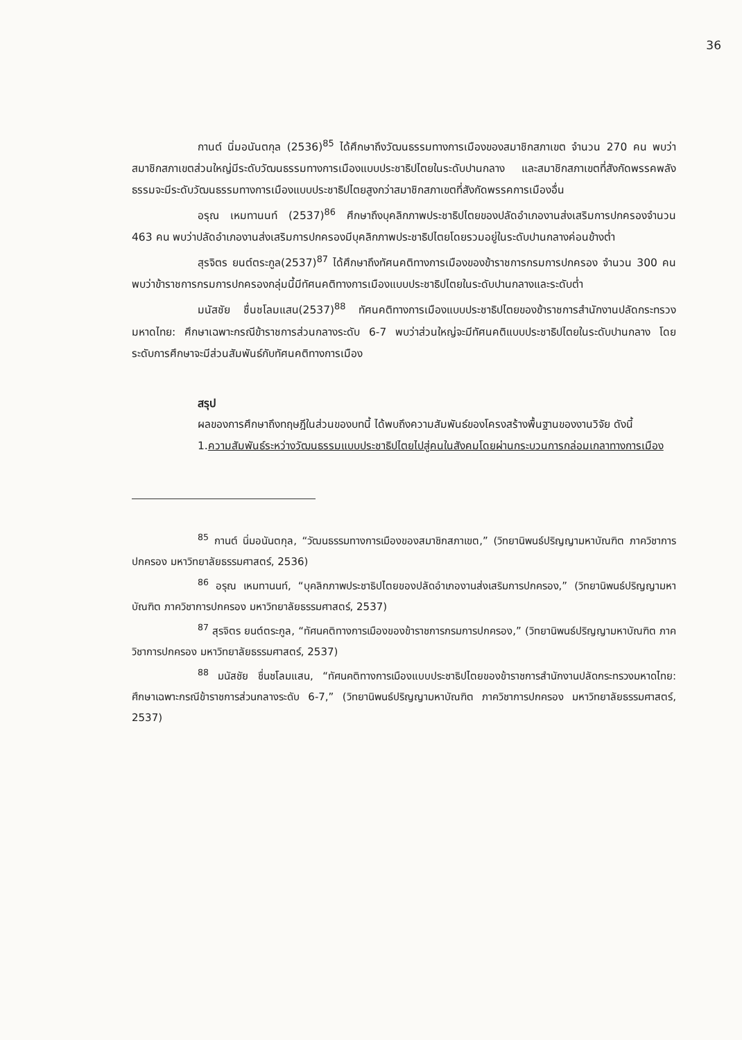36
กานต์ นิ่มอนันตกุล (2536)<sup>85</sup> ได้ศึกษาถึงวัฒนธรรมทางการเมืองของสมาชิกสภาเขต จำนวน 270 คน พบว่าสมาชิกสภาเขตส่วนใหญ่มีระดับวัฒนธรรมทางการเมืองแบบประชาธิปไตยในระดับปานกลาง และสมาชิกสภาเขตที่สังกัดพรรคพลังธรรมจะมีระดับวัฒนธรรมทางการเมืองแบบประชาธิปไตยสูงกว่าสมาชิกสภาเขตที่สังกัดพรรคการเมืองอื่น
อรุณ เหมทานนท์ (2537)<sup>86</sup> ศึกษาถึงบุคลิกภาพประชาธิปไตยของปลัดอำเภองานส่งเสริมการปกครองจำนวน 463 คน พบว่าปลัดอำเภองานส่งเสริมการปกครองมีบุคลิกภาพประชาธิปไตยโดยรวมอยู่ในระดับปานกลางค่อนข้างต่ำ
สุรจิตร ยนต์ตระกูล(2537)<sup>87</sup> ได้ศึกษาถึงทัศนคติทางการเมืองของข้าราชการกรมการปกครอง จำนวน 300 คน พบว่าข้าราชการกรมการปกครองกลุ่มนี้มีทัศนคติทางการเมืองแบบประชาธิปไตยในระดับปานกลางและระดับต่ำ
มนัสชัย ชื่นชโลมแสน(2537)<sup>88</sup> ทัศนคติทางการเมืองแบบประชาธิปไตยของข้าราชการสำนักงานปลัดกระทรวงมหาดไทย: ศึกษาเฉพาะกรณีข้าราชการส่วนกลางระดับ 6-7 พบว่าส่วนใหญ่จะมีทัศนคติแบบประชาธิปไตยในระดับปานกลาง โดยระดับการศึกษาจะมีส่วนสัมพันธ์กับทัศนคติทางการเมือง
สรุป
ผลของการศึกษาถึงทฤษฎีในส่วนของบทนี้ ได้พบถึงความสัมพันธ์ของโครงสร้างพื้นฐานของงานวิจัย ดังนี้
1.ความสัมพันธ์ระหว่างวัฒนธรรมแบบประชาธิปไตยไปสู่คนในสังคมโดยผ่านกระบวนการกล่อมเกลาทางการเมือง
<sup>85</sup> กานต์ นิ่มอนันตกุล, “วัฒนธรรมทางการเมืองของสมาชิกสภาเขต,” (วิทยานิพนธ์ปริญญามหาบัณฑิต ภาควิชาการปกครอง มหาวิทยาลัยธรรมศาสตร์, 2536)
<sup>86</sup> อรุณ เหมทานนท์, “บุคลิกภาพประชาธิปไตยของปลัดอำเภองานส่งเสริมการปกครอง,” (วิทยานิพนธ์ปริญญามหาบัณฑิต ภาควิชาการปกครอง มหาวิทยาลัยธรรมศาสตร์, 2537)
<sup>87</sup> สุรจิตร ยนต์ตระกูล, “ทัศนคติทางการเมืองของข้าราชการกรมการปกครอง,” (วิทยานิพนธ์ปริญญามหาบัณฑิต ภาควิชาการปกครอง มหาวิทยาลัยธรรมศาสตร์, 2537)
<sup>88</sup> มนัสชัย ชื่นชโลมแสน, “ทัศนคติทางการเมืองแบบประชาธิปไตยของข้าราชการสำนักงานปลัดกระทรวงมหาดไทย: ศึกษาเฉพาะกรณีข้าราชการส่วนกลางระดับ 6-7,” (วิทยานิพนธ์ปริญญามหาบัณฑิต ภาควิชาการปกครอง มหาวิทยาลัยธรรมศาสตร์, 2537)